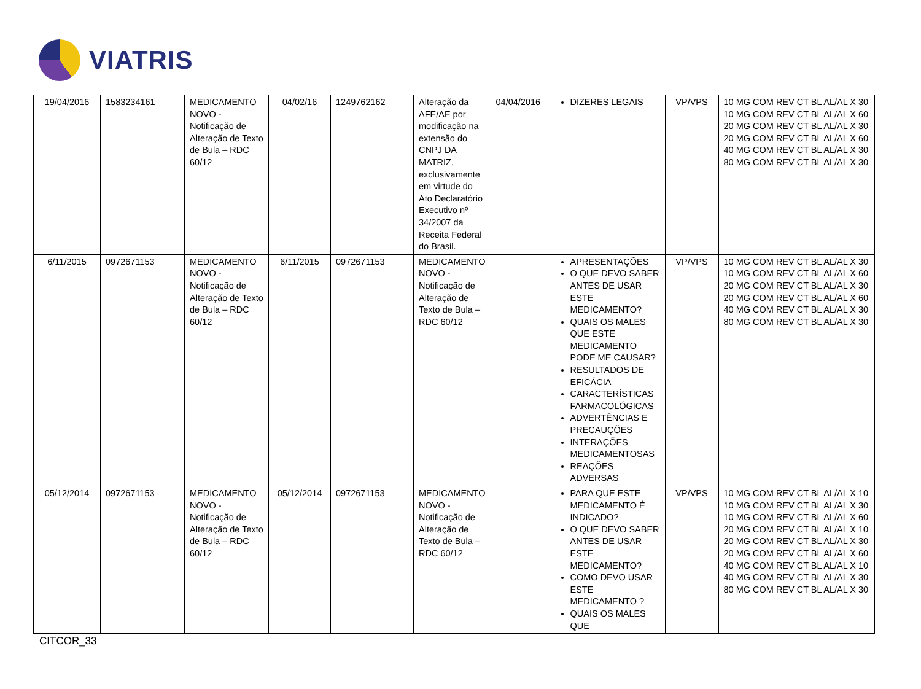VIATRIS
| 19/04/2016 | 1583234161 | MEDICAMENTO NOVO - Notificação de Alteração de Texto de Bula – RDC 60/12 | 04/02/16 | 1249762162 | Alteração da AFE/AE por modificação na extensão do CNPJ DA MATRIZ, exclusivamente em virtude do Ato Declaratório Executivo nº 34/2007 da Receita Federal do Brasil. | 04/04/2016 | DIZERES LEGAIS | VP/VPS | 10 MG COM REV CT BL AL/AL X 30 10 MG COM REV CT BL AL/AL X 60 20 MG COM REV CT BL AL/AL X 30 20 MG COM REV CT BL AL/AL X 60 40 MG COM REV CT BL AL/AL X 30 80 MG COM REV CT BL AL/AL X 30 |
| 6/11/2015 | 0972671153 | MEDICAMENTO NOVO - Notificação de Alteração de Texto de Bula – RDC 60/12 | 6/11/2015 | 0972671153 | MEDICAMENTO NOVO - Notificação de Alteração de Texto de Bula – RDC 60/12 | | APRESENTAÇÕES O QUE DEVO SABER ANTES DE USAR ESTE MEDICAMENTO? QUAIS OS MALES QUE ESTE MEDICAMENTO PODE ME CAUSAR? RESULTADOS DE EFICÁCIA CARACTERÍSTICAS FARMACOLÓGICAS ADVERTÊNCIAS E PRECAUÇÕES INTERAÇÕES MEDICAMENTOSAS REAÇÕES ADVERSAS | VP/VPS | 10 MG COM REV CT BL AL/AL X 30 10 MG COM REV CT BL AL/AL X 60 20 MG COM REV CT BL AL/AL X 30 20 MG COM REV CT BL AL/AL X 60 40 MG COM REV CT BL AL/AL X 30 80 MG COM REV CT BL AL/AL X 30 |
| 05/12/2014 | 0972671153 | MEDICAMENTO NOVO - Notificação de Alteração de Texto de Bula – RDC 60/12 | 05/12/2014 | 0972671153 | MEDICAMENTO NOVO - Notificação de Alteração de Texto de Bula – RDC 60/12 | | PARA QUE ESTE MEDICAMENTO É INDICADO? O QUE DEVO SABER ANTES DE USAR ESTE MEDICAMENTO? COMO DEVO USAR ESTE MEDICAMENTO ? QUAIS OS MALES QUE | VP/VPS | 10 MG COM REV CT BL AL/AL X 10 10 MG COM REV CT BL AL/AL X 30 10 MG COM REV CT BL AL/AL X 60 20 MG COM REV CT BL AL/AL X 10 20 MG COM REV CT BL AL/AL X 30 20 MG COM REV CT BL AL/AL X 60 40 MG COM REV CT BL AL/AL X 10 40 MG COM REV CT BL AL/AL X 30 80 MG COM REV CT BL AL/AL X 30 |
CITCOR_33